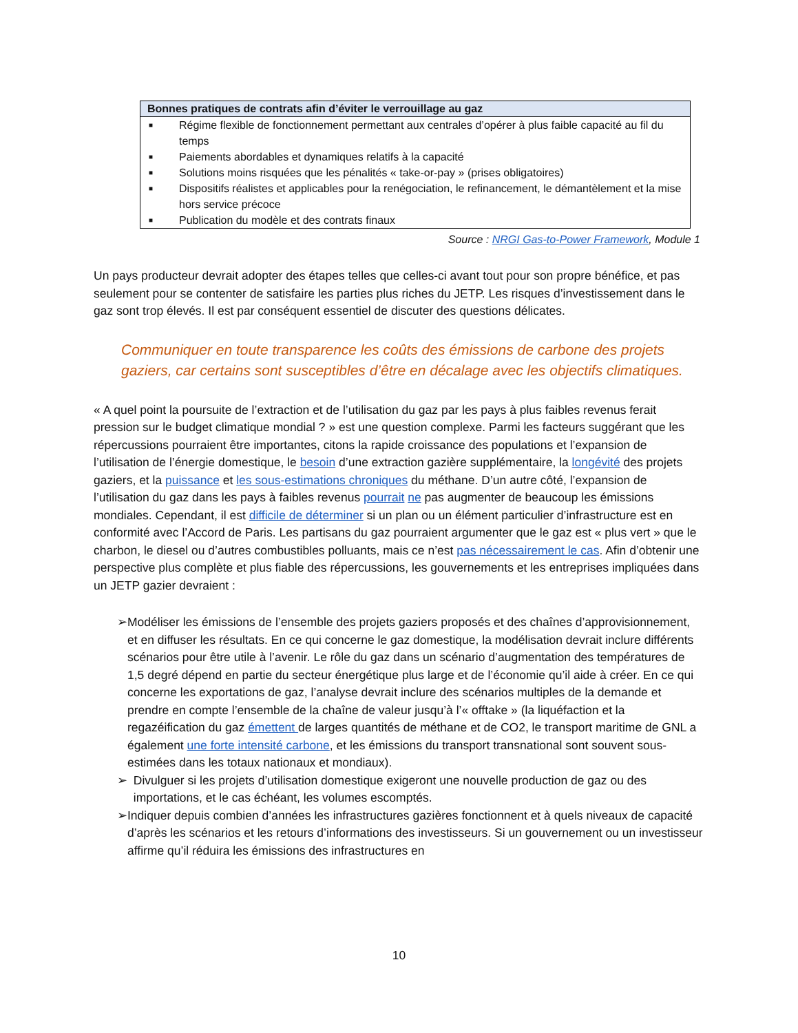| Bonnes pratiques de contrats afin d’éviter le verrouillage au gaz | |
| --- | --- |
| ■ | Régime flexible de fonctionnement permettant aux centrales d’opérer à plus faible capacité au fil du temps |
| ■ | Paiements abordables et dynamiques relatifs à la capacité |
| ■ | Solutions moins risquées que les pénalités « take-or-pay » (prises obligatoires) |
| ■ | Dispositifs réalistes et applicables pour la renégociation, le refinancement, le démantèlement et la mise hors service précoce |
| ■ | Publication du modèle et des contrats finaux |
Source : NRGI Gas-to-Power Framework, Module 1
Un pays producteur devrait adopter des étapes telles que celles-ci avant tout pour son propre bénéfice, et pas seulement pour se contenter de satisfaire les parties plus riches du JETP. Les risques d’investissement dans le gaz sont trop élevés. Il est par conséquent essentiel de discuter des questions délicates.
Communiquer en toute transparence les coûts des émissions de carbone des projets gaziers, car certains sont susceptibles d’être en décalage avec les objectifs climatiques.
« A quel point la poursuite de l’extraction et de l’utilisation du gaz par les pays à plus faibles revenus ferait pression sur le budget climatique mondial ? » est une question complexe. Parmi les facteurs suggérant que les répercussions pourraient être importantes, citons la rapide croissance des populations et l’expansion de l’utilisation de l’énergie domestique, le besoin d’une extraction gazière supplémentaire, la longévité des projets gaziers, et la puissance et les sous-estimations chroniques du méthane. D’un autre côté, l’expansion de l’utilisation du gaz dans les pays à faibles revenus pourrait ne pas augmenter de beaucoup les émissions mondiales. Cependant, il est difficile de déterminer si un plan ou un élément particulier d’infrastructure est en conformité avec l’Accord de Paris. Les partisans du gaz pourraient argumenter que le gaz est « plus vert » que le charbon, le diesel ou d’autres combustibles polluants, mais ce n’est pas nécessairement le cas. Afin d’obtenir une perspective plus complète et plus fiable des répercussions, les gouvernements et les entreprises impliquées dans un JETP gazier devraient :
➢ Modéliser les émissions de l’ensemble des projets gaziers proposés et des chaînes d’approvisionnement, et en diffuser les résultats. En ce qui concerne le gaz domestique, la modélisation devrait inclure différents scénarios pour être utile à l’avenir. Le rôle du gaz dans un scénario d’augmentation des températures de 1,5 degré dépend en partie du secteur énergétique plus large et de l’économie qu’il aide à créer. En ce qui concerne les exportations de gaz, l’analyse devrait inclure des scénarios multiples de la demande et prendre en compte l’ensemble de la chaîne de valeur jusqu’à l’« offtake » (la liquéfaction et la regazéification du gaz émettent de larges quantités de méthane et de CO2, le transport maritime de GNL a également une forte intensité carbone, et les émissions du transport transnational sont souvent sous-estimées dans les totaux nationaux et mondiaux).
➢ Divulguer si les projets d’utilisation domestique exigeront une nouvelle production de gaz ou des importations, et le cas échéant, les volumes escomptés.
➢ Indiquer depuis combien d’années les infrastructures gazières fonctionnent et à quels niveaux de capacité d’après les scénarios et les retours d’informations des investisseurs. Si un gouvernement ou un investisseur affirme qu’il réduira les émissions des infrastructures en
10